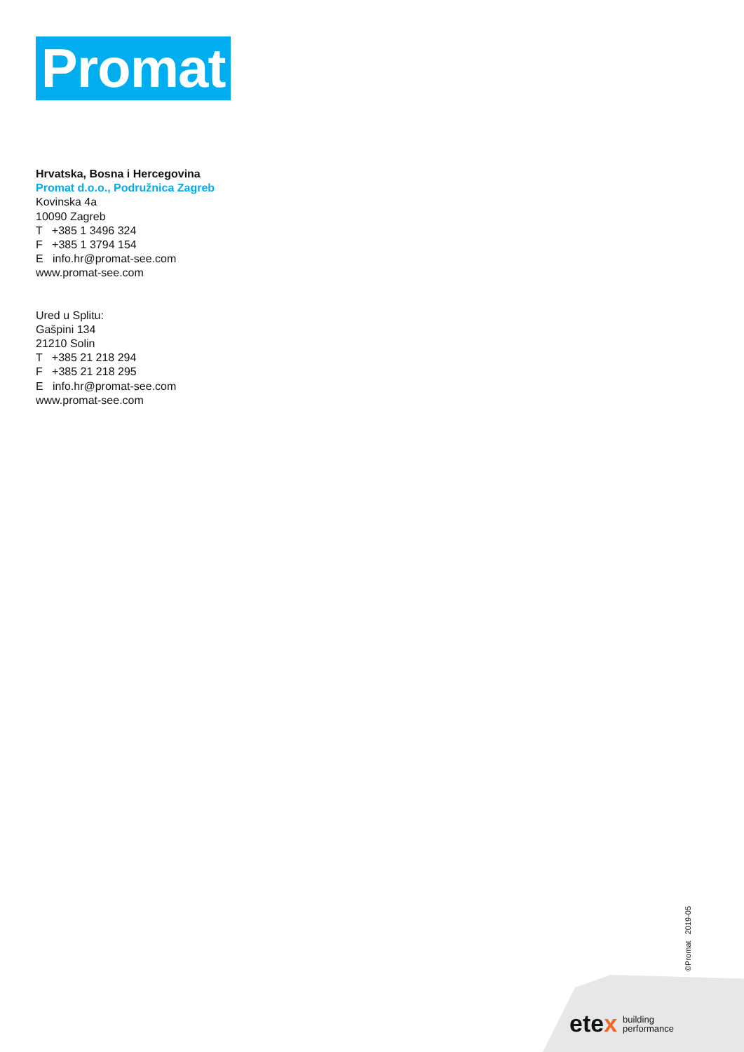Promat
Hrvatska, Bosna i Hercegovina
Promat d.o.o., Podružnica Zagreb
Kovinska 4a
10090 Zagreb
T +385 1 3496 324
F +385 1 3794 154
E info.hr@promat-see.com
www.promat-see.com
Ured u Splitu:
Gašpini 134
21210 Solin
T +385 21 218 294
F +385 21 218 295
E info.hr@promat-see.com
www.promat-see.com
©Promat 2019-05
etex building
performance